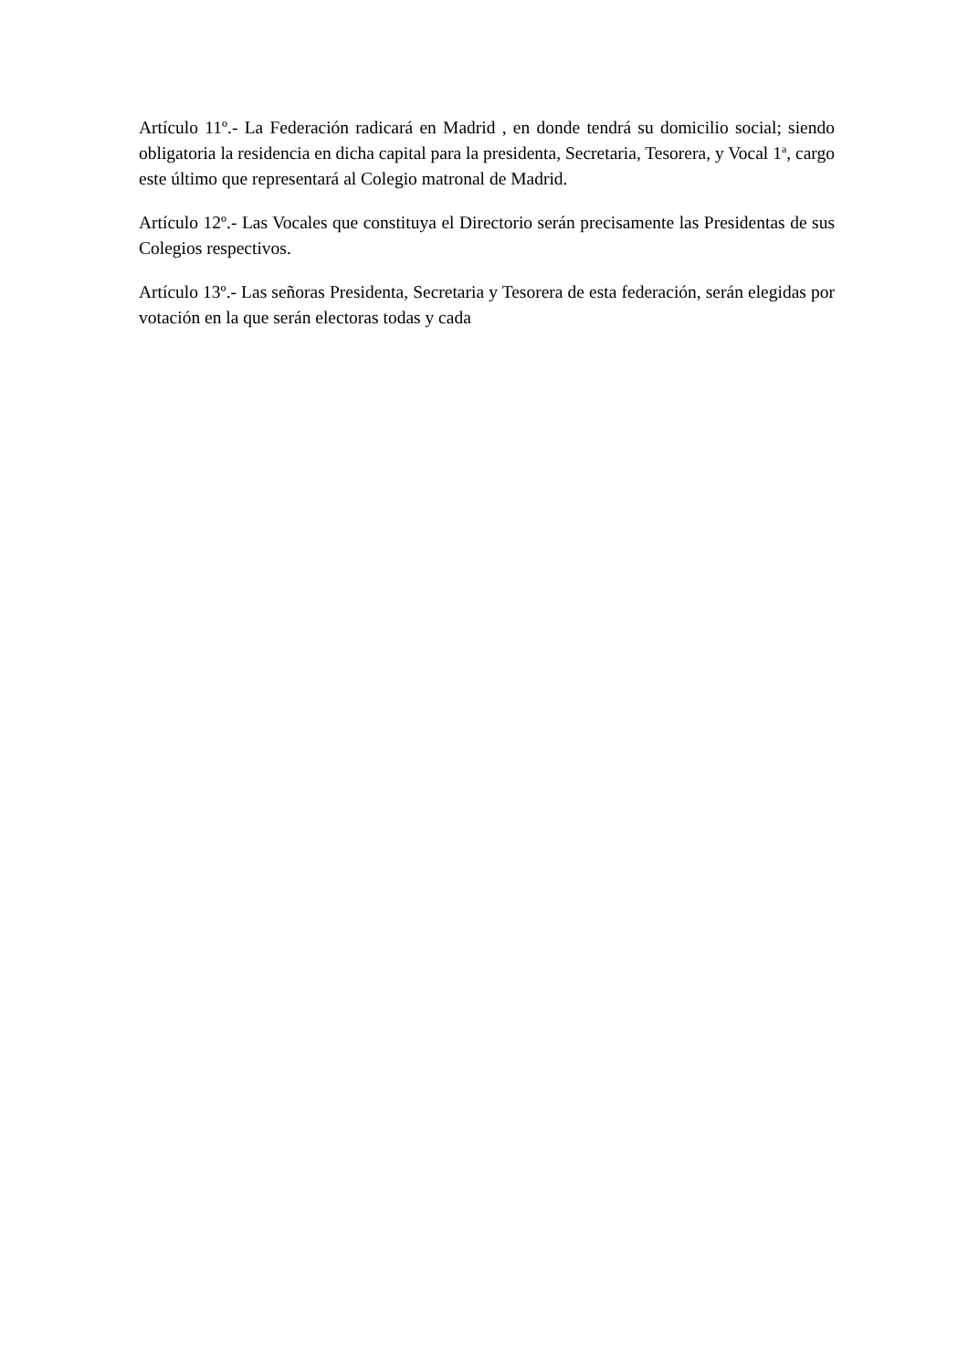Artículo 11º.- La Federación radicará en Madrid , en donde tendrá su domicilio social; siendo obligatoria la residencia en dicha capital para la presidenta, Secretaria, Tesorera, y Vocal 1<sup>a</sup>, cargo este último que representará al Colegio matronal de Madrid.
Artículo 12º.- Las Vocales que constituya el Directorio serán precisamente las Presidentas de sus Colegios respectivos.
Artículo 13º.- Las señoras Presidenta, Secretaria y Tesorera de esta federación, serán elegidas por votación en la que serán electoras todas y cada